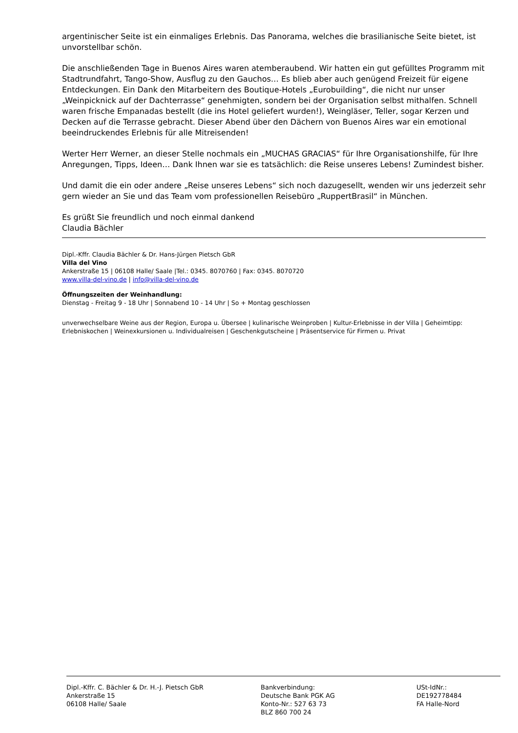argentinischer Seite ist ein einmaliges Erlebnis. Das Panorama, welches die brasilianische Seite bietet, ist unvorstellbar schön.
Die anschließenden Tage in Buenos Aires waren atemberaubend. Wir hatten ein gut gefülltes Programm mit Stadtrundfahrt, Tango-Show, Ausflug zu den Gauchos… Es blieb aber auch genügend Freizeit für eigene Entdeckungen. Ein Dank den Mitarbeitern des Boutique-Hotels „Eurobuilding“, die nicht nur unser „Weinpicknick auf der Dachterrasse“ genehmigten, sondern bei der Organisation selbst mithalfen. Schnell waren frische Empanadas bestellt (die ins Hotel geliefert wurden!), Weingläser, Teller, sogar Kerzen und Decken auf die Terrasse gebracht. Dieser Abend über den Dächern von Buenos Aires war ein emotional beeindruckendes Erlebnis für alle Mitreisenden!
Werter Herr Werner, an dieser Stelle nochmals ein „MUCHAS GRACIAS“ für Ihre Organisationshilfe, für Ihre Anregungen, Tipps, Ideen… Dank Ihnen war sie es tatsächlich: die Reise unseres Lebens! Zumindest bisher.
Und damit die ein oder andere „Reise unseres Lebens“ sich noch dazugesellt, wenden wir uns jederzeit sehr gern wieder an Sie und das Team vom professionellen Reisebüro „RuppertBrasil“ in München.
Es grüßt Sie freundlich und noch einmal dankend
Claudia Bächler
Dipl.-Kffr. Claudia Bächler & Dr. Hans-Jürgen Pietsch GbR
Villa del Vino
Ankerstraße 15 | 06108 Halle/ Saale |Tel.: 0345. 8070760 | Fax: 0345. 8070720
www.villa-del-vino.de | info@villa-del-vino.de
Öffnungszeiten der Weinhandlung:
Dienstag - Freitag 9 - 18 Uhr | Sonnabend 10 - 14 Uhr | So + Montag geschlossen
unverwechselbare Weine aus der Region, Europa u. Übersee | kulinarische Weinproben | Kultur-Erlebnisse in der Villa | Geheimtipp: Erlebniskochen | Weinexkursionen u. Individualreisen | Geschenkgutscheine | Präsentservice für Firmen u. Privat
Dipl.-Kffr. C. Bächler & Dr. H.-J. Pietsch GbR
Ankerstraße 15
06108 Halle/ Saale
Bankverbindung:
Deutsche Bank PGK AG
Konto-Nr.: 527 63 73
BLZ 860 700 24
USt-IdNr.:
DE192778484
FA Halle-Nord